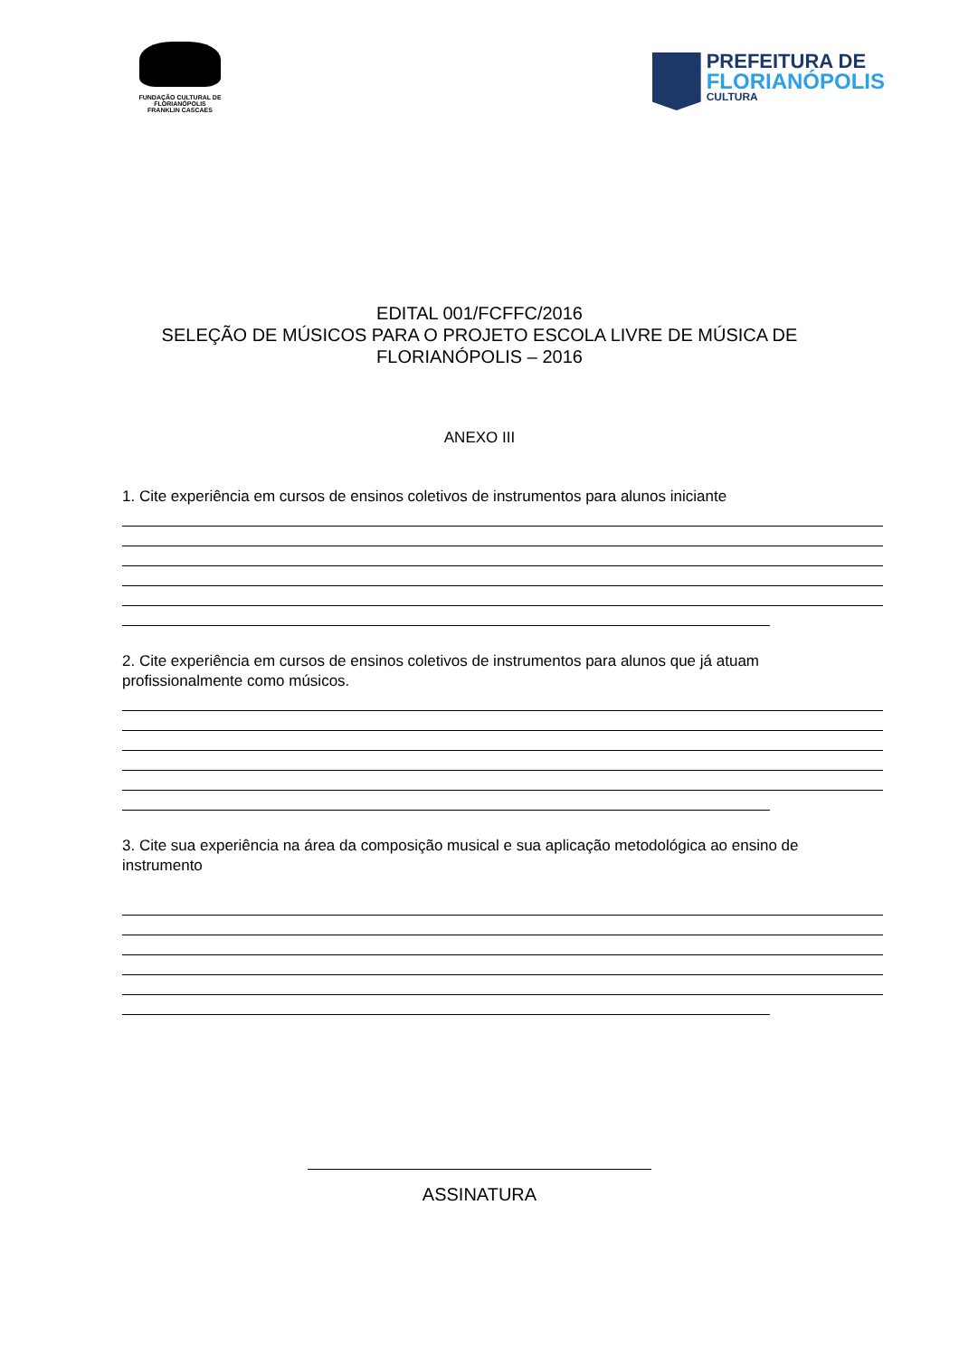FUNDAÇÃO CULTURAL DE FLORIANÓPOLIS
FRANKLIN CASCAES
PREFEITURA DE
FLORIANÓPOLIS
CULTURA
EDITAL 001/FCFFC/2016
SELEÇÃO DE MÚSICOS PARA O PROJETO ESCOLA LIVRE DE MÚSICA DE
FLORIANÓPOLIS – 2016
ANEXO III
1. Cite experiência em cursos de ensinos coletivos de instrumentos para alunos iniciante
2. Cite experiência em cursos de ensinos coletivos de instrumentos para alunos que já atuam profissionalmente como músicos.
3. Cite sua experiência na área da composição musical e sua aplicação metodológica ao ensino de instrumento
ASSINATURA